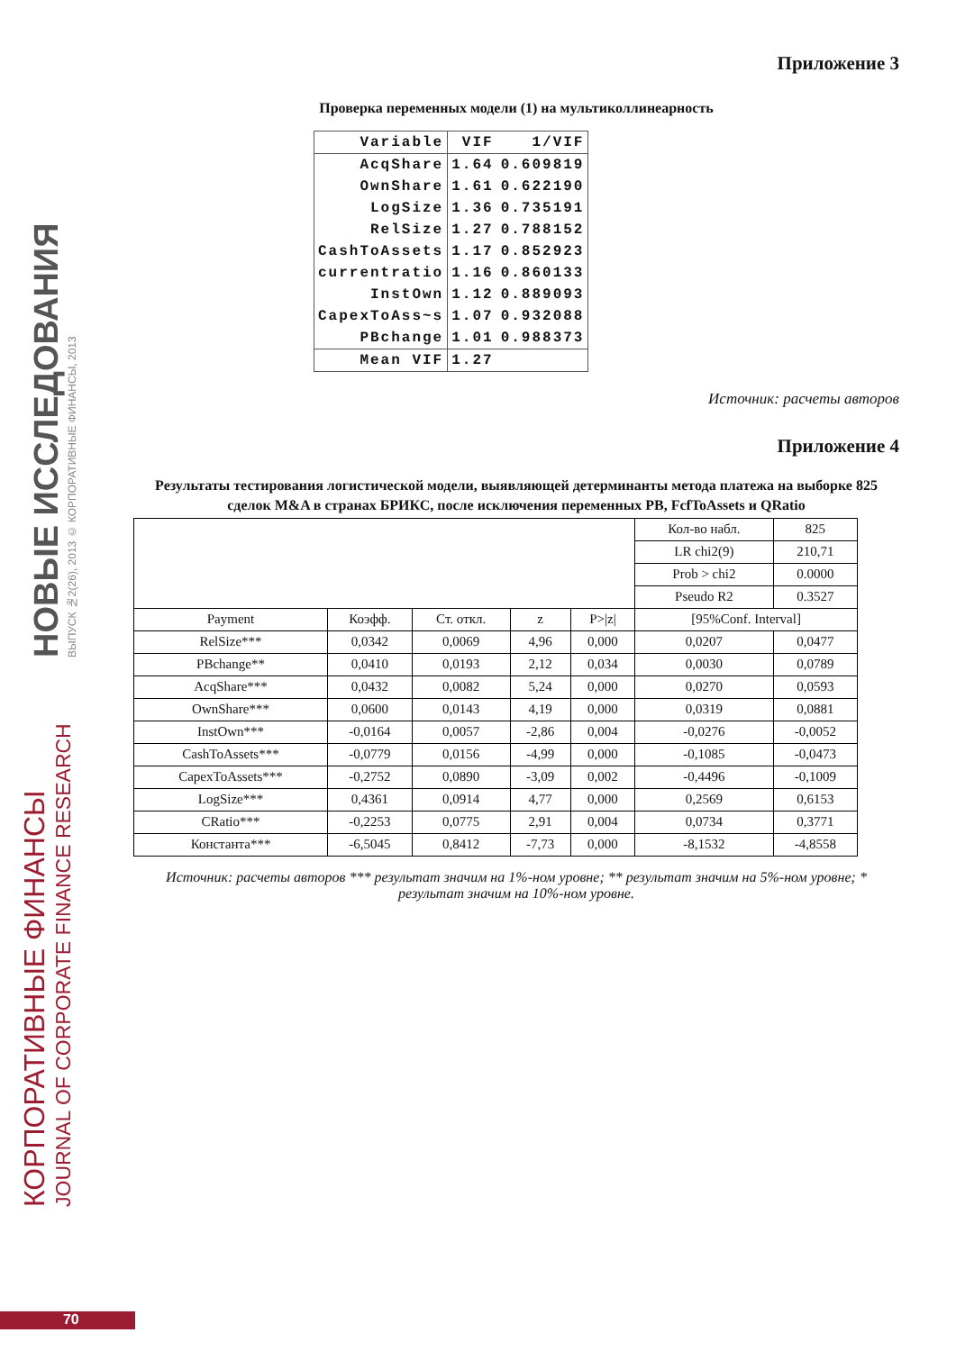КОРПОРАТИВНЫЕ ФИНАНСЫ
JOURNAL OF CORPORATE FINANCE RESEARCH
НОВЫЕ ИССЛЕДОВАНИЯ
ВЫПУСК №2(26), 2013 © КОРПОРАТИВНЫЕ ФИНАНСЫ, 2013
Приложение 3
Проверка переменных модели (1) на мультиколлинеарность
| Variable | VIF | 1/VIF |
| AcqShare | 1.64 | 0.609819 |
| OwnShare | 1.61 | 0.622190 |
| LogSize | 1.36 | 0.735191 |
| RelSize | 1.27 | 0.788152 |
| CashToAssets | 1.17 | 0.852923 |
| currentratio | 1.16 | 0.860133 |
| InstOwn | 1.12 | 0.889093 |
| CapexToAss~s | 1.07 | 0.932088 |
| PBchange | 1.01 | 0.988373 |
| Mean VIF | 1.27 | |
Источник: расчеты авторов
Приложение 4
Результаты тестирования логистической модели, выявляющей детерминанты метода платежа на выборке 825 сделок M&A в странах БРИКС, после исключения переменных PB, FcfToAssets и QRatio
| | | | | | Кол-во набл. | 825 |
| | | | | | LR chi2(9) | 210,71 |
| | | | | | Prob > chi2 | 0.0000 |
| | | | | | Pseudo R2 | 0.3527 |
| Payment | Коэфф. | Ст. откл. | z | P>/z/ | [95%Conf. Interval] | |
| RelSize*** | 0,0342 | 0,0069 | 4,96 | 0,000 | 0,0207 | 0,0477 |
| PBchange** | 0,0410 | 0,0193 | 2,12 | 0,034 | 0,0030 | 0,0789 |
| AcqShare*** | 0,0432 | 0,0082 | 5,24 | 0,000 | 0,0270 | 0,0593 |
| OwnShare*** | 0,0600 | 0,0143 | 4,19 | 0,000 | 0,0319 | 0,0881 |
| InstOwn*** | -0,0164 | 0,0057 | -2,86 | 0,004 | -0,0276 | -0,0052 |
| CashToAssets*** | -0,0779 | 0,0156 | -4,99 | 0,000 | -0,1085 | -0,0473 |
| CapexToAssets*** | -0,2752 | 0,0890 | -3,09 | 0,002 | -0,4496 | -0,1009 |
| LogSize*** | 0,4361 | 0,0914 | 4,77 | 0,000 | 0,2569 | 0,6153 |
| CRatio*** | -0,2253 | 0,0775 | 2,91 | 0,004 | 0,0734 | 0,3771 |
| Константа*** | -6,5045 | 0,8412 | -7,73 | 0,000 | -8,1532 | -4,8558 |
Источник: расчеты авторов *** результат значим на 1%-ном уровне; ** результат значим на 5%-ном уровне; * результат значим на 10%-ном уровне.
70